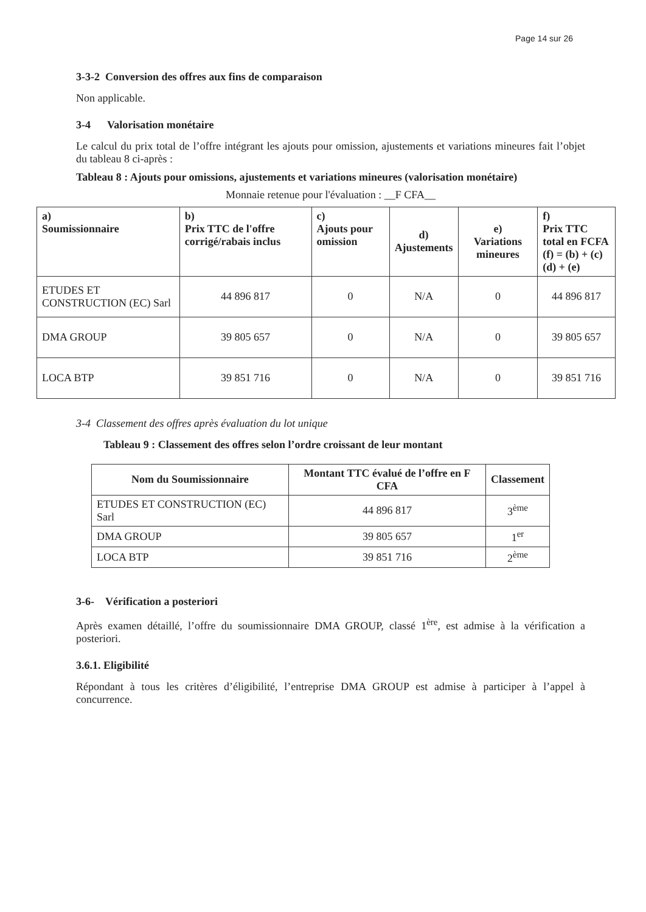Page 14 sur 26
3-3-2 Conversion des offres aux fins de comparaison
Non applicable.
3-4 Valorisation monétaire
Le calcul du prix total de l’offre intégrant les ajouts pour omission, ajustements et variations mineures fait l’objet du tableau 8 ci-après :
Tableau 8 : Ajouts pour omissions, ajustements et variations mineures (valorisation monétaire)
Monnaie retenue pour l'évaluation : __F CFA__
| a) Soumissionnaire | b) Prix TTC de l'offre corrigé/rabais inclus | c) Ajouts pour omission | d) Ajustements | e) Variations mineures | f) Prix TTC total en FCFA (f) = (b) + (c) (d) + (e) |
| --- | --- | --- | --- | --- | --- |
| ETUDES ET CONSTRUCTION (EC) Sarl | 44 896 817 | 0 | N/A | 0 | 44 896 817 |
| DMA GROUP | 39 805 657 | 0 | N/A | 0 | 39 805 657 |
| LOCA BTP | 39 851 716 | 0 | N/A | 0 | 39 851 716 |
3-4 Classement des offres après évaluation du lot unique
Tableau 9 : Classement des offres selon l’ordre croissant de leur montant
| Nom du Soumissionnaire | Montant TTC évalué de l’offre en F CFA | Classement |
| --- | --- | --- |
| ETUDES ET CONSTRUCTION (EC) Sarl | 44 896 817 | 3<sup>ème</sup> |
| DMA GROUP | 39 805 657 | 1<sup>er</sup> |
| LOCA BTP | 39 851 716 | 2<sup>ème</sup> |
3-6- Vérification a posteriori
Après examen détaillé, l’offre du soumissionnaire DMA GROUP, classé 1<sup>ère</sup>, est admise à la vérification a posteriori.
3.6.1. Eligibilité
Répondant à tous les critères d’éligibilité, l’entreprise DMA GROUP est admise à participer à l’appel à concurrence.